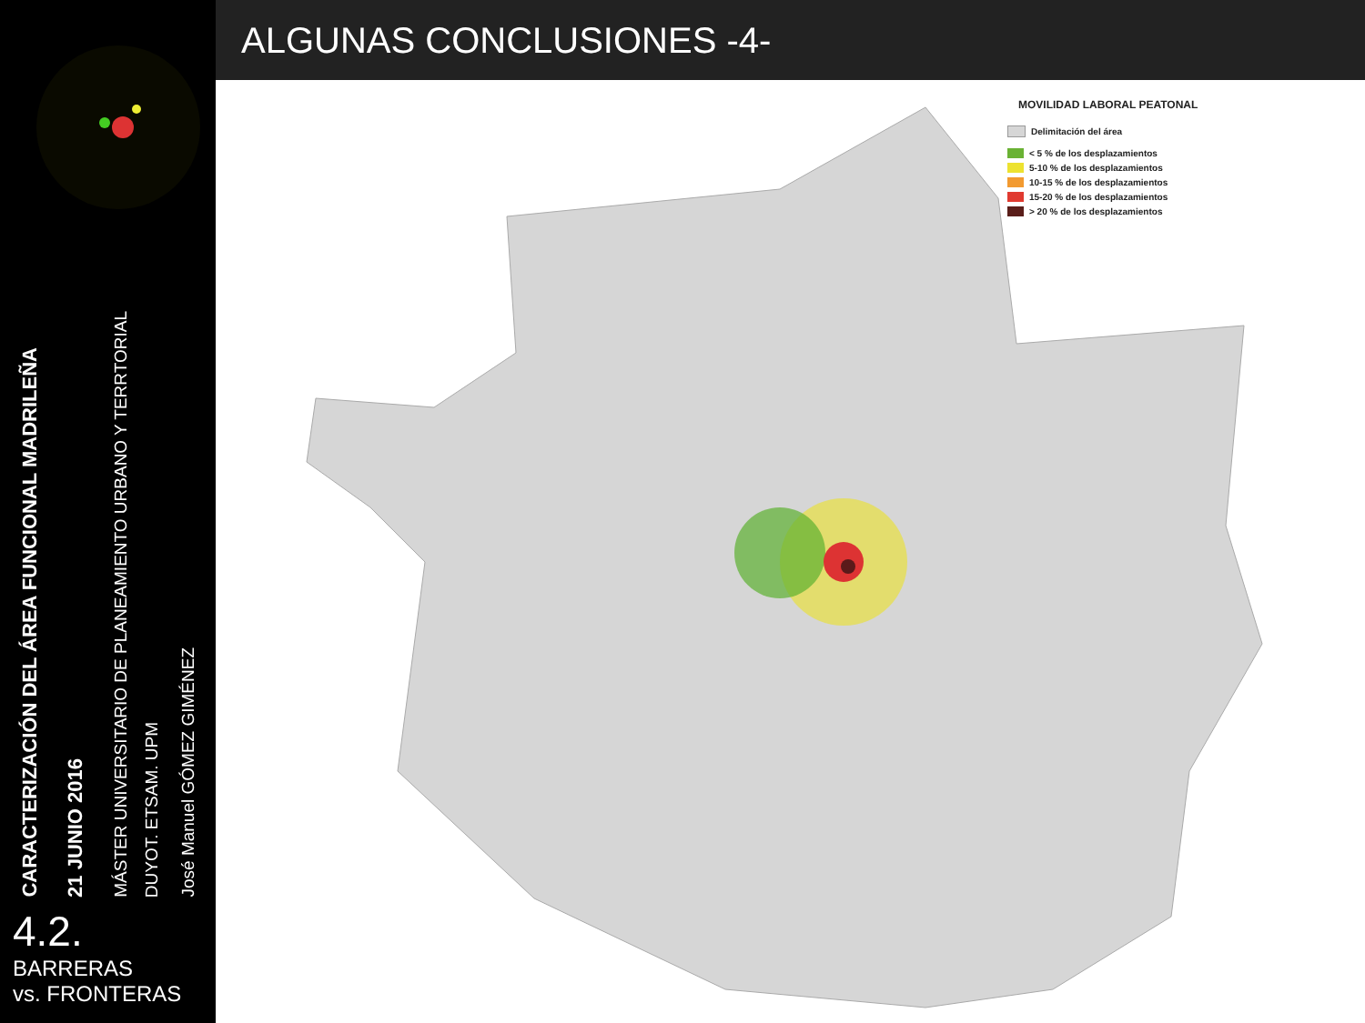CARACTERIZACIÓN DEL ÁREA FUNCIONAL MADRILEÑA
21 JUNIO 2016
MÁSTER UNIVERSITARIO DE PLANEAMIENTO URBANO Y TERRTORIAL
DUYOT. ETSAM. UPM
José Manuel GÓMEZ GIMÉNEZ
4.2. BARRERAS
vs. FRONTERAS
ALGUNAS CONCLUSIONES -4-
MOVILIDAD LABORAL PEATONAL
Delimitación del área
< 5 % de los desplazamientos
5-10 % de los desplazamientos
10-15 % de los desplazamientos
15-20 % de los desplazamientos
> 20 % de los desplazamientos